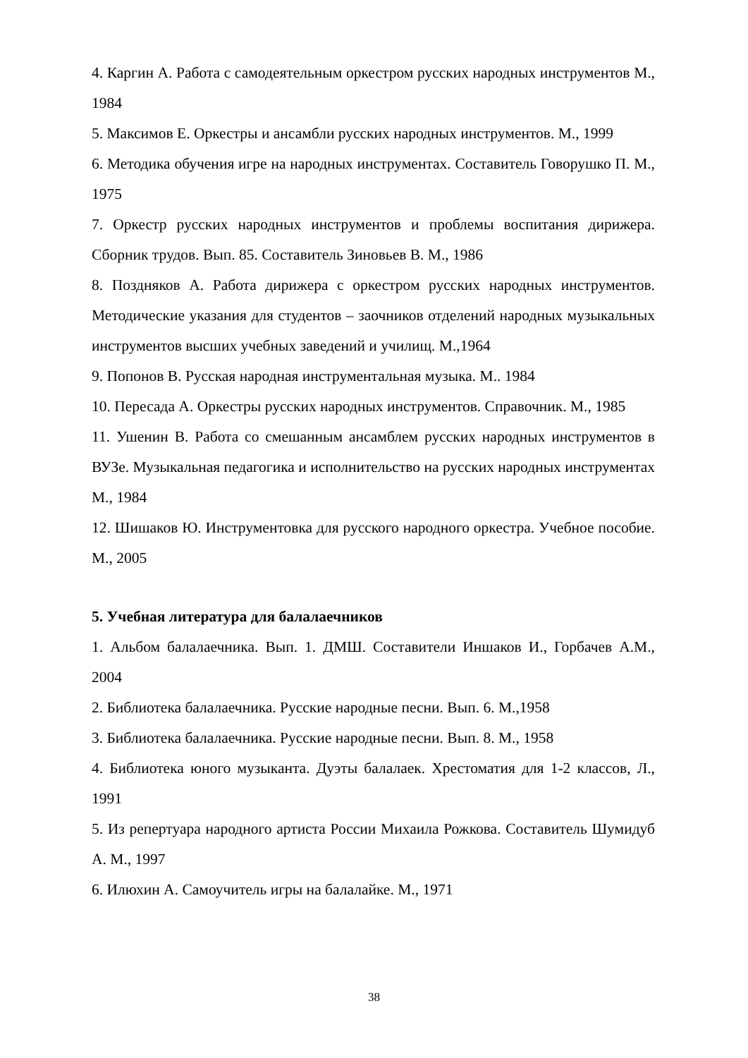4. Каргин А. Работа с самодеятельным оркестром русских народных инструментов М., 1984
5. Максимов Е. Оркестры и ансамбли русских народных инструментов. М., 1999
6. Методика обучения игре на народных инструментах. Составитель Говорушко П. М., 1975
7. Оркестр русских народных инструментов и проблемы воспитания дирижера. Сборник трудов. Вып. 85. Составитель Зиновьев В. М., 1986
8. Поздняков А. Работа дирижера с оркестром русских народных инструментов. Методические указания для студентов – заочников отделений народных музыкальных инструментов высших учебных заведений и училищ. М.,1964
9. Попонов В. Русская народная инструментальная музыка. М.. 1984
10. Пересада А. Оркестры русских народных инструментов. Справочник. М., 1985
11. Ушенин В. Работа со смешанным ансамблем русских народных инструментов в ВУЗе. Музыкальная педагогика и исполнительство на русских народных инструментах М., 1984
12. Шишаков Ю. Инструментовка для русского народного оркестра. Учебное пособие. М., 2005
5. Учебная литература для балалаечников
1. Альбом балалаечника. Вып. 1. ДМШ. Составители Иншаков И., Горбачев А.М., 2004
2. Библиотека балалаечника. Русские народные песни. Вып. 6. М.,1958
3. Библиотека балалаечника. Русские народные песни. Вып. 8. М., 1958
4. Библиотека юного музыканта. Дуэты балалаек. Хрестоматия для 1-2 классов, Л., 1991
5. Из репертуара народного артиста России Михаила Рожкова. Составитель Шумидуб А. М., 1997
6. Илюхин А. Самоучитель игры на балалайке. М., 1971
38